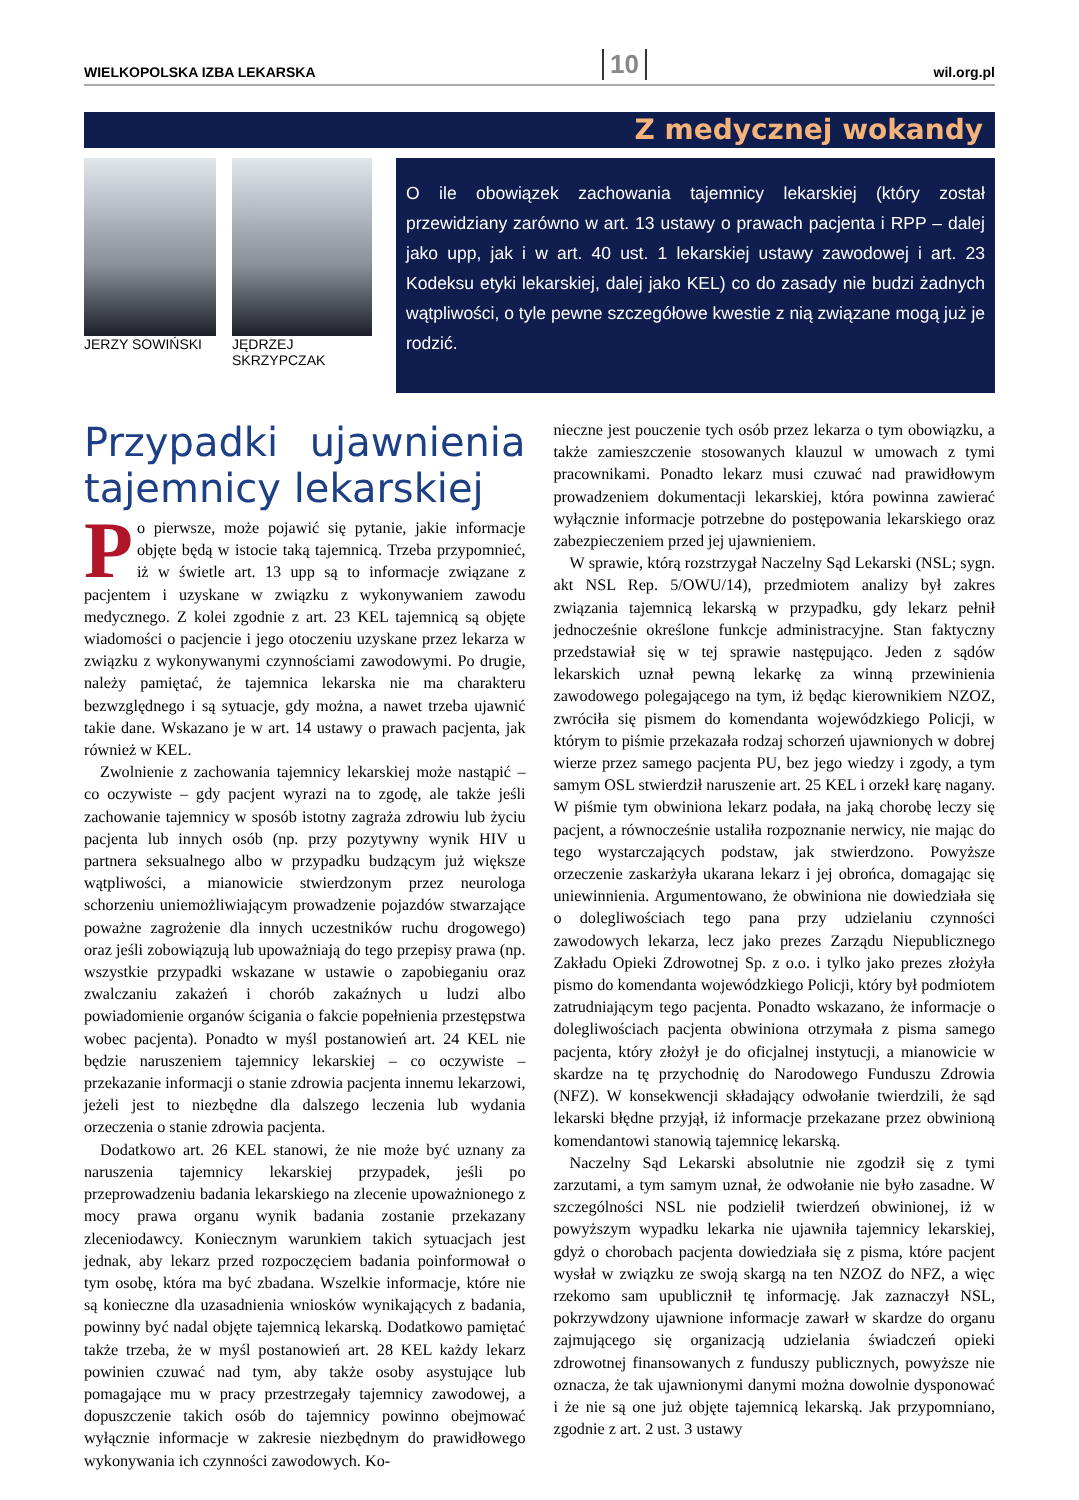WIELKOPOLSKA IZBA LEKARSKA 10 wil.org.pl
Z medycznej wokandy
JERZY SOWIŃSKI JĘDRZEJ SKRZYPCZAK
O ile obowiązek zachowania tajemnicy lekarskiej (który został przewidziany zarówno w art. 13 ustawy o prawach pacjenta i RPP – dalej jako upp, jak i w art. 40 ust. 1 lekarskiej ustawy zawodowej i art. 23 Kodeksu etyki lekarskiej, dalej jako KEL) co do zasady nie budzi żadnych wątpliwości, o tyle pewne szczegółowe kwestie z nią związane mogą już je rodzić.
Przypadki ujawnienia tajemnicy lekarskiej
Po pierwsze, może pojawić się pytanie, jakie informacje objęte będą w istocie taką tajemnicą. Trzeba przypomnieć, iż w świetle art. 13 upp są to informacje związane z pacjentem i uzyskane w związku z wykonywaniem zawodu medycznego. Z kolei zgodnie z art. 23 KEL tajemnicą są objęte wiadomości o pacjencie i jego otoczeniu uzyskane przez lekarza w związku z wykonywanymi czynnościami zawodowymi. Po drugie, należy pamiętać, że tajemnica lekarska nie ma charakteru bezwzględnego i są sytuacje, gdy można, a nawet trzeba ujawnić takie dane. Wskazano je w art. 14 ustawy o prawach pacjenta, jak również w KEL.
Zwolnienie z zachowania tajemnicy lekarskiej może nastąpić – co oczywiste – gdy pacjent wyrazi na to zgodę, ale także jeśli zachowanie tajemnicy w sposób istotny zagraża zdrowiu lub życiu pacjenta lub innych osób (np. przy pozytywny wynik HIV u partnera seksualnego albo w przypadku budzącym już większe wątpliwości, a mianowicie stwierdzonym przez neurologa schorzeniu uniemożliwiającym prowadzenie pojazdów stwarzające poważne zagrożenie dla innych uczestników ruchu drogowego) oraz jeśli zobowiązują lub upoważniają do tego przepisy prawa (np. wszystkie przypadki wskazane w ustawie o zapobieganiu oraz zwalczaniu zakażeń i chorób zakaźnych u ludzi albo powiadomienie organów ścigania o fakcie popełnienia przestępstwa wobec pacjenta). Ponadto w myśl postanowień art. 24 KEL nie będzie naruszeniem tajemnicy lekarskiej – co oczywiste – przekazanie informacji o stanie zdrowia pacjenta innemu lekarzowi, jeżeli jest to niezbędne dla dalszego leczenia lub wydania orzeczenia o stanie zdrowia pacjenta.
Dodatkowo art. 26 KEL stanowi, że nie może być uznany za naruszenia tajemnicy lekarskiej przypadek, jeśli po przeprowadzeniu badania lekarskiego na zlecenie upoważnionego z mocy prawa organu wynik badania zostanie przekazany zleceniodawcy. Koniecznym warunkiem takich sytuacjach jest jednak, aby lekarz przed rozpoczęciem badania poinformował o tym osobę, która ma być zbadana. Wszelkie informacje, które nie są konieczne dla uzasadnienia wniosków wynikających z badania, powinny być nadal objęte tajemnicą lekarską. Dodatkowo pamiętać także trzeba, że w myśl postanowień art. 28 KEL każdy lekarz powinien czuwać nad tym, aby także osoby asystujące lub pomagające mu w pracy przestrzegały tajemnicy zawodowej, a dopuszczenie takich osób do tajemnicy powinno obejmować wyłącznie informacje w zakresie niezbędnym do prawidłowego wykonywania ich czynności zawodowych. Ko-
nieczne jest pouczenie tych osób przez lekarza o tym obowiązku, a także zamieszczenie stosowanych klauzul w umowach z tymi pracownikami. Ponadto lekarz musi czuwać nad prawidłowym prowadzeniem dokumentacji lekarskiej, która powinna zawierać wyłącznie informacje potrzebne do postępowania lekarskiego oraz zabezpieczeniem przed jej ujawnieniem.
W sprawie, którą rozstrzygał Naczelny Sąd Lekarski (NSL; sygn. akt NSL Rep. 5/OWU/14), przedmiotem analizy był zakres związania tajemnicą lekarską w przypadku, gdy lekarz pełnił jednocześnie określone funkcje administracyjne. Stan faktyczny przedstawiał się w tej sprawie następująco. Jeden z sądów lekarskich uznał pewną lekarkę za winną przewinienia zawodowego polegającego na tym, iż będąc kierownikiem NZOZ, zwróciła się pismem do komendanta wojewódzkiego Policji, w którym to piśmie przekazała rodzaj schorzeń ujawnionych w dobrej wierze przez samego pacjenta PU, bez jego wiedzy i zgody, a tym samym OSL stwierdził naruszenie art. 25 KEL i orzekł karę nagany. W piśmie tym obwiniona lekarz podała, na jaką chorobę leczy się pacjent, a równocześnie ustaliła rozpoznanie nerwicy, nie mając do tego wystarczających podstaw, jak stwierdzono. Powyższe orzeczenie zaskarżyła ukarana lekarz i jej obrońca, domagając się uniewinnienia. Argumentowano, że obwiniona nie dowiedziała się o dolegliwościach tego pana przy udzielaniu czynności zawodowych lekarza, lecz jako prezes Zarządu Niepublicznego Zakładu Opieki Zdrowotnej Sp. z o.o. i tylko jako prezes złożyła pismo do komendanta wojewódzkiego Policji, który był podmiotem zatrudniającym tego pacjenta. Ponadto wskazano, że informacje o dolegliwościach pacjenta obwiniona otrzymała z pisma samego pacjenta, który złożył je do oficjalnej instytucji, a mianowicie w skardze na tę przychodnię do Narodowego Funduszu Zdrowia (NFZ). W konsekwencji składający odwołanie twierdzili, że sąd lekarski błędne przyjął, iż informacje przekazane przez obwinioną komendantowi stanowią tajemnicę lekarską.
Naczelny Sąd Lekarski absolutnie nie zgodził się z tymi zarzutami, a tym samym uznał, że odwołanie nie było zasadne. W szczególności NSL nie podzielił twierdzeń obwinionej, iż w powyższym wypadku lekarka nie ujawniła tajemnicy lekarskiej, gdyż o chorobach pacjenta dowiedziała się z pisma, które pacjent wysłał w związku ze swoją skargą na ten NZOZ do NFZ, a więc rzekomo sam upublicznił tę informację. Jak zaznaczył NSL, pokrzywdzony ujawnione informacje zawarł w skardze do organu zajmującego się organizacją udzielania świadczeń opieki zdrowotnej finansowanych z funduszy publicznych, powyższe nie oznacza, że tak ujawnionymi danymi można dowolnie dysponować i że nie są one już objęte tajemnicą lekarską. Jak przypomniano, zgodnie z art. 2 ust. 3 ustawy